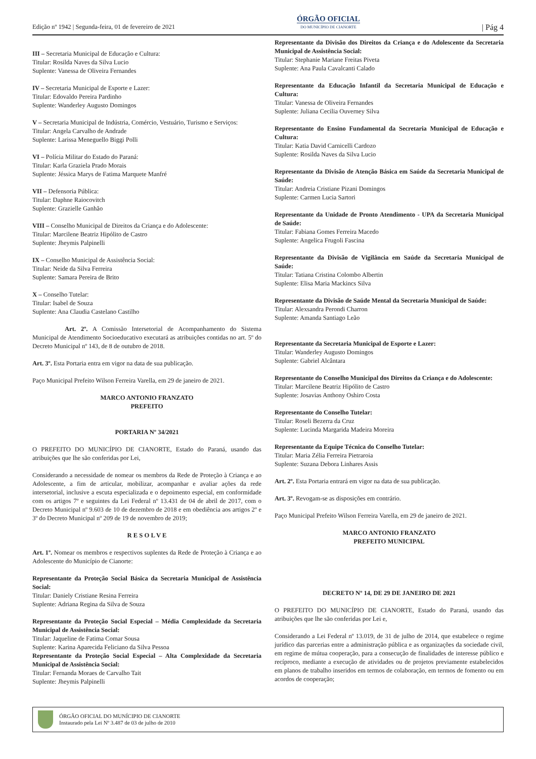Edição nº 1942 | Segunda-feira, 01 de fevereiro de 2021
ÓRGÃO OFICIAL
DO MUNICÍPIO DE CIANORTE
| Pág 4
III – Secretaria Municipal de Educação e Cultura:
Titular: Rosilda Naves da Silva Lucio
Suplente: Vanessa de Oliveira Fernandes
IV – Secretaria Municipal de Esporte e Lazer:
Titular: Edovaldo Pereira Pardinho
Suplente: Wanderley Augusto Domingos
V – Secretaria Municipal de Indústria, Comércio, Vestuário, Turismo e Serviços:
Titular: Angela Carvalho de Andrade
Suplente: Larissa Meneguello Biggi Polli
VI – Polícia Militar do Estado do Paraná:
Titular: Karla Graziela Prado Morais
Suplente: Jéssica Marys de Fatima Marquete Manfré
VII – Defensoria Pública:
Titular: Daphne Raiocovitch
Suplente: Grazielle Ganhão
VIII – Conselho Municipal de Direitos da Criança e do Adolescente:
Titular: Marcilene Beatriz Hipólito de Castro
Suplente: Jheymis Palpinelli
IX – Conselho Municipal de Assistência Social:
Titular: Neide da Silva Ferreira
Suplente: Samara Pereira de Brito
X – Conselho Tutelar:
Titular: Isabel de Souza
Suplente: Ana Claudia Castelano Castilho
Art. 2º. A Comissão Intersetorial de Acompanhamento do Sistema Municipal de Atendimento Socioeducativo executará as atribuições contidas no art. 5º do Decreto Municipal nº 143, de 8 de outubro de 2018.
Art. 3º. Esta Portaria entra em vigor na data de sua publicação.
Paço Municipal Prefeito Wilson Ferreira Varella, em 29 de janeiro de 2021.
MARCO ANTONIO FRANZATO
PREFEITO
PORTARIA Nº 34/2021
O PREFEITO DO MUNICÍPIO DE CIANORTE, Estado do Paraná, usando das atribuições que lhe são conferidas por Lei,
Considerando a necessidade de nomear os membros da Rede de Proteção à Criança e ao Adolescente, a fim de articular, mobilizar, acompanhar e avaliar ações da rede intersetorial, inclusive a escuta especializada e o depoimento especial, em conformidade com os artigos 7º e seguintes da Lei Federal nº 13.431 de 04 de abril de 2017, com o Decreto Municipal nº 9.603 de 10 de dezembro de 2018 e em obediência aos artigos 2º e 3º do Decreto Municipal nº 209 de 19 de novembro de 2019;
R E S O L V E
Art. 1º. Nomear os membros e respectivos suplentes da Rede de Proteção à Criança e ao Adolescente do Município de Cianorte:
Representante da Proteção Social Básica da Secretaria Municipal de Assistência Social:
Titular: Daniely Cristiane Resina Ferreira
Suplente: Adriana Regina da Silva de Souza
Representante da Proteção Social Especial – Média Complexidade da Secretaria Municipal de Assistência Social:
Titular: Jaqueline de Fatima Comar Sousa
Suplente: Karina Aparecida Feliciano da Silva Pessoa
Representante da Proteção Social Especial – Alta Complexidade da Secretaria Municipal de Assistência Social:
Titular: Fernanda Moraes de Carvalho Tait
Suplente: Jheymis Palpinelli
Representante da Divisão dos Direitos da Criança e do Adolescente da Secretaria Municipal de Assistência Social:
Titular: Stephanie Mariane Freitas Piveta
Suplente: Ana Paula Cavalcanti Calado
Representante da Educação Infantil da Secretaria Municipal de Educação e Cultura:
Titular: Vanessa de Oliveira Fernandes
Suplente: Juliana Cecilia Ouverney Silva
Representante do Ensino Fundamental da Secretaria Municipal de Educação e Cultura:
Titular: Katia David Carnicelli Cardozo
Suplente: Rosilda Naves da Silva Lucio
Representante da Divisão de Atenção Básica em Saúde da Secretaria Municipal de Saúde:
Titular: Andreia Cristiane Pizani Domingos
Suplente: Carmen Lucia Sartori
Representante da Unidade de Pronto Atendimento - UPA da Secretaria Municipal de Saúde:
Titular: Fabiana Gomes Ferreira Macedo
Suplente: Angelica Frugoli Fascina
Representante da Divisão de Vigilância em Saúde da Secretaria Municipal de Saúde:
Titular: Tatiana Cristina Colombo Albertin
Suplente: Elisa Maria Mackincs Silva
Representante da Divisão de Saúde Mental da Secretaria Municipal de Saúde:
Titular: Alexsandra Perondi Charron
Suplente: Amanda Santiago Leão
Representante da Secretaria Municipal de Esporte e Lazer:
Titular: Wanderley Augusto Domingos
Suplente: Gabriel Alcântara
Representante do Conselho Municipal dos Direitos da Criança e do Adolescente:
Titular: Marcilene Beatriz Hipólito de Castro
Suplente: Josavias Anthony Oshiro Costa
Representante do Conselho Tutelar:
Titular: Roseli Bezerra da Cruz
Suplente: Lucinda Margarida Madeira Moreira
Representante da Equipe Técnica do Conselho Tutelar:
Titular: Maria Zélia Ferreira Pietraroia
Suplente: Suzana Debora Linhares Assis
Art. 2º. Esta Portaria entrará em vigor na data de sua publicação.
Art. 3º. Revogam-se as disposições em contrário.
Paço Municipal Prefeito Wilson Ferreira Varella, em 29 de janeiro de 2021.
MARCO ANTONIO FRANZATO
PREFEITO MUNICIPAL
DECRETO Nº 14, DE 29 DE JANEIRO DE 2021
O PREFEITO DO MUNICÍPIO DE CIANORTE, Estado do Paraná, usando das atribuições que lhe são conferidas por Lei e,
Considerando a Lei Federal nº 13.019, de 31 de julho de 2014, que estabelece o regime jurídico das parcerias entre a administração pública e as organizações da sociedade civil, em regime de mútua cooperação, para a consecução de finalidades de interesse público e recíproco, mediante a execução de atividades ou de projetos previamente estabelecidos em planos de trabalho inseridos em termos de colaboração, em termos de fomento ou em acordos de cooperação;
ÓRGÃO OFICIAL DO MUNÍCIPIO DE CIANORTE
Instaurado pela Lei Nº 3.487 de 03 de julho de 2010